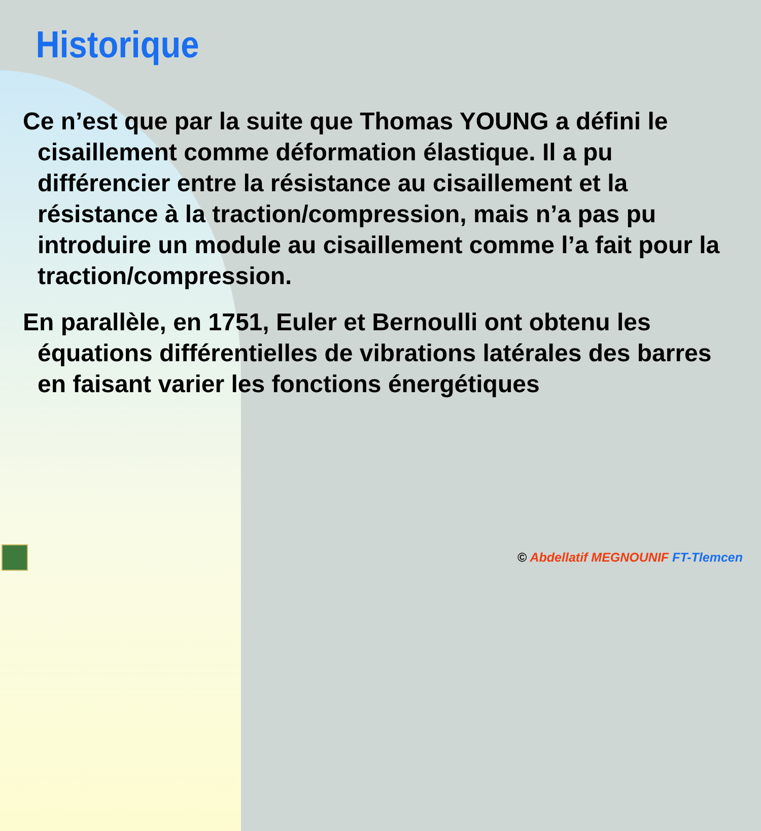Historique
Ce n’est que par la suite que Thomas YOUNG a défini le cisaillement comme déformation élastique. Il a pu différencier entre la résistance au cisaillement et la résistance à la traction/compression, mais n’a pas pu introduire un module au cisaillement comme l’a fait pour la traction/compression.
En parallèle, en 1751, Euler et Bernoulli ont obtenu les équations différentielles de vibrations latérales des barres en faisant varier les fonctions énergétiques
© Abdellatif MEGNOUNIF FT-Tlemcen